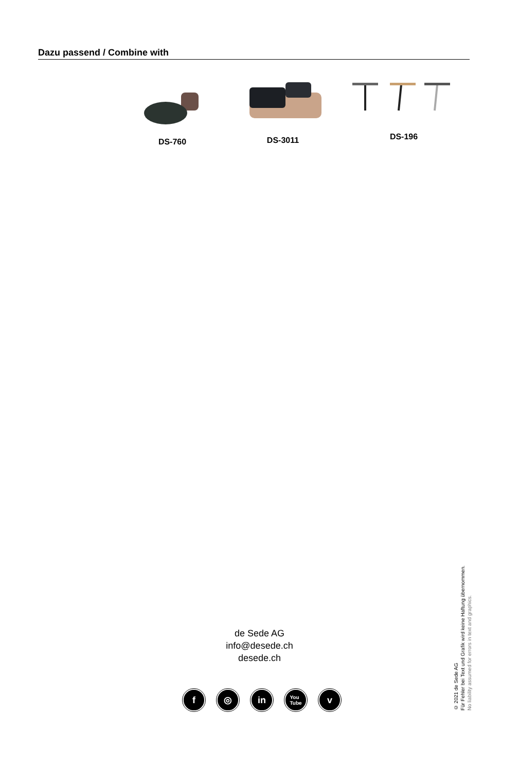Dazu passend / Combine with
DS-760
DS-3011
DS-196
de Sede AG
info@desede.ch
desede.ch
f ◎ in You
Tube v
© 2021 de Sede AG
Für Fehler bei Text und Grafik wird keine Haftung übernommen.
No liability assumed for errors in text and graphics.